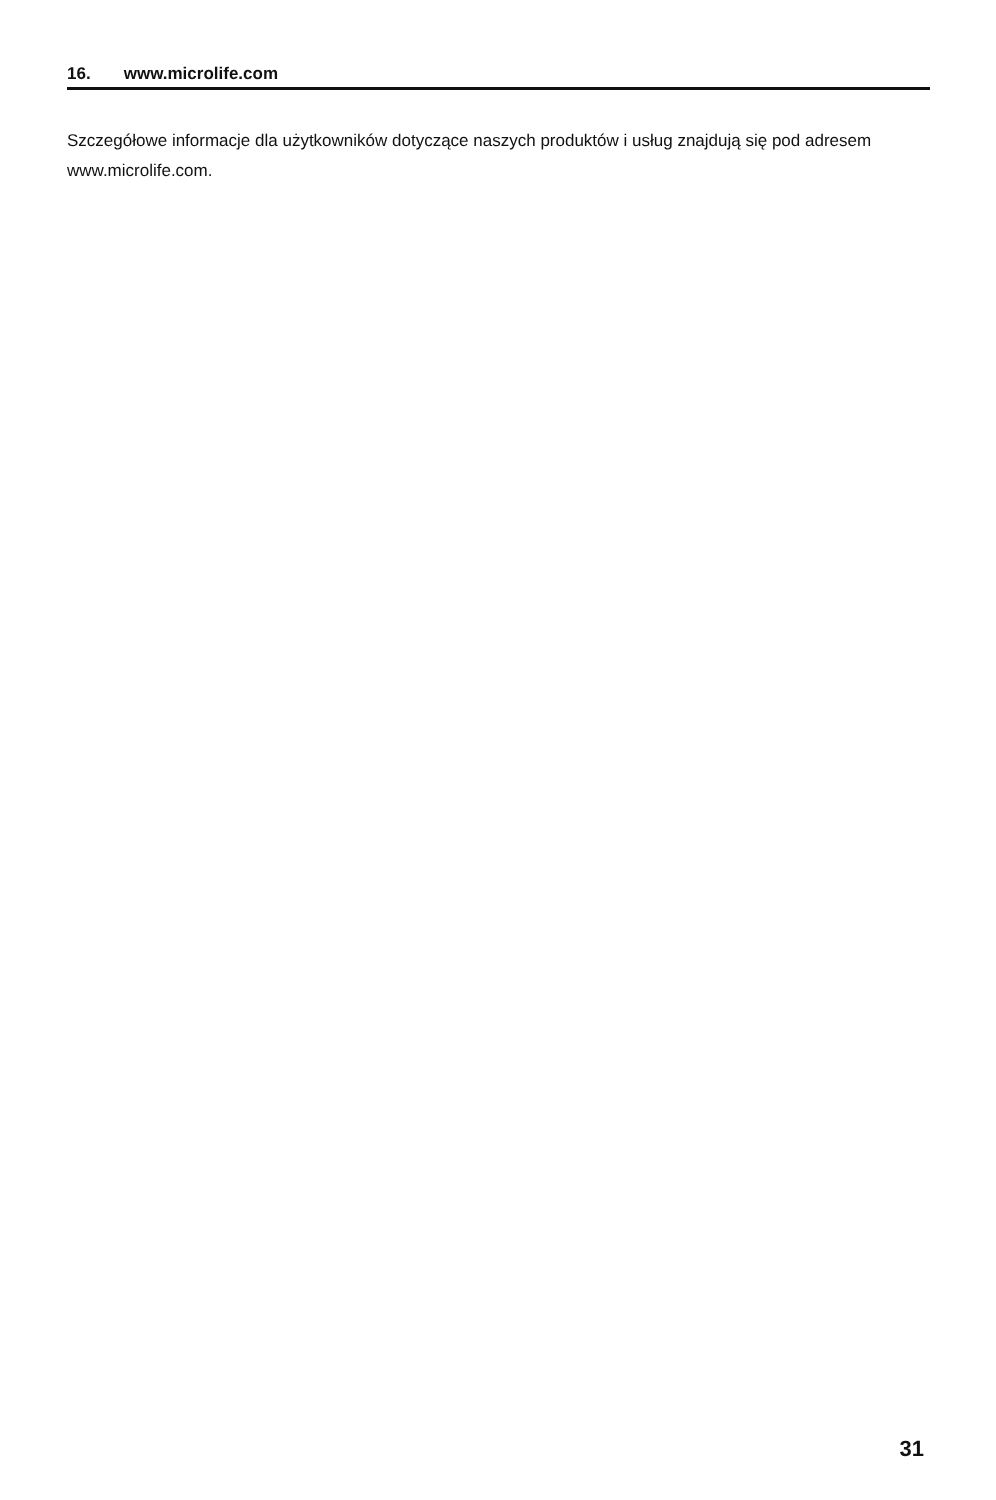16. www.microlife.com
Szczegółowe informacje dla użytkowników dotyczące naszych produktów i usług znajdują się pod adresem www.microlife.com.
31